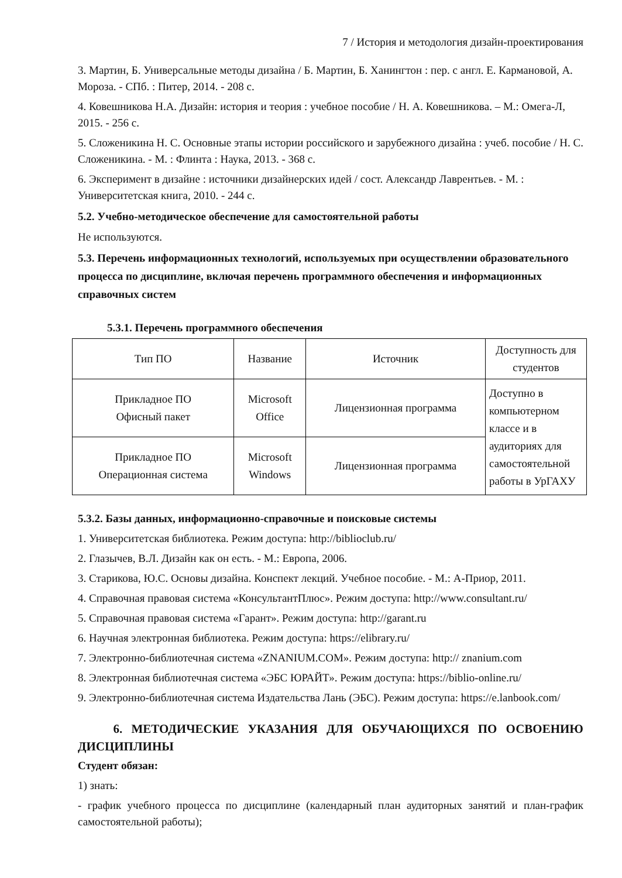7 / История и методология дизайн-проектирования
3. Мартин, Б. Универсальные методы дизайна / Б. Мартин, Б. Ханингтон : пер. с англ. Е. Кармановой, А. Мороза. - СПб. : Питер, 2014. - 208 с.
4. Ковешникова Н.А. Дизайн: история и теория : учебное пособие / Н. А. Ковешникова. – М.: Омега-Л, 2015. - 256 с.
5. Сложеникина Н. С. Основные этапы истории российского и зарубежного дизайна : учеб. пособие / Н. С. Сложеникина. - М. : Флинта : Наука, 2013. - 368 с.
6. Эксперимент в дизайне : источники дизайнерских идей / сост. Александр Лаврентьев. - М. : Университетская книга, 2010. - 244 с.
5.2. Учебно-методическое обеспечение для самостоятельной работы
Не используются.
5.3. Перечень информационных технологий, используемых при осуществлении образовательного процесса по дисциплине, включая перечень программного обеспечения и информационных справочных систем
5.3.1. Перечень программного обеспечения
| Тип ПО | Название | Источник | Доступность для студентов |
| --- | --- | --- | --- |
| Прикладное ПО Офисный пакет | Microsoft Office | Лицензионная программа | Доступно в компьютерном классе и в аудиториях для самостоятельной работы в УрГАХУ |
| Прикладное ПО Операционная система | Microsoft Windows | Лицензионная программа | |
5.3.2. Базы данных, информационно-справочные и поисковые системы
1. Университетская библиотека. Режим доступа: http://biblioclub.ru/
2. Глазычев, В.Л. Дизайн как он есть. - М.: Европа, 2006.
3. Старикова, Ю.С. Основы дизайна. Конспект лекций. Учебное пособие. - М.: А-Приор, 2011.
4. Справочная правовая система «КонсультантПлюс». Режим доступа: http://www.consultant.ru/
5. Справочная правовая система «Гарант». Режим доступа: http://garant.ru
6. Научная электронная библиотека. Режим доступа: https://elibrary.ru/
7. Электронно-библиотечная система «ZNANIUM.COM». Режим доступа: http:// znanium.com
8. Электронная библиотечная система «ЭБС ЮРАЙТ». Режим доступа: https://biblio-online.ru/
9. Электронно-библиотечная система Издательства Лань (ЭБС). Режим доступа: https://e.lanbook.com/
6. МЕТОДИЧЕСКИЕ УКАЗАНИЯ ДЛЯ ОБУЧАЮЩИХСЯ ПО ОСВОЕНИЮ ДИСЦИПЛИНЫ
Студент обязан:
1) знать:
- график учебного процесса по дисциплине (календарный план аудиторных занятий и план-график самостоятельной работы);